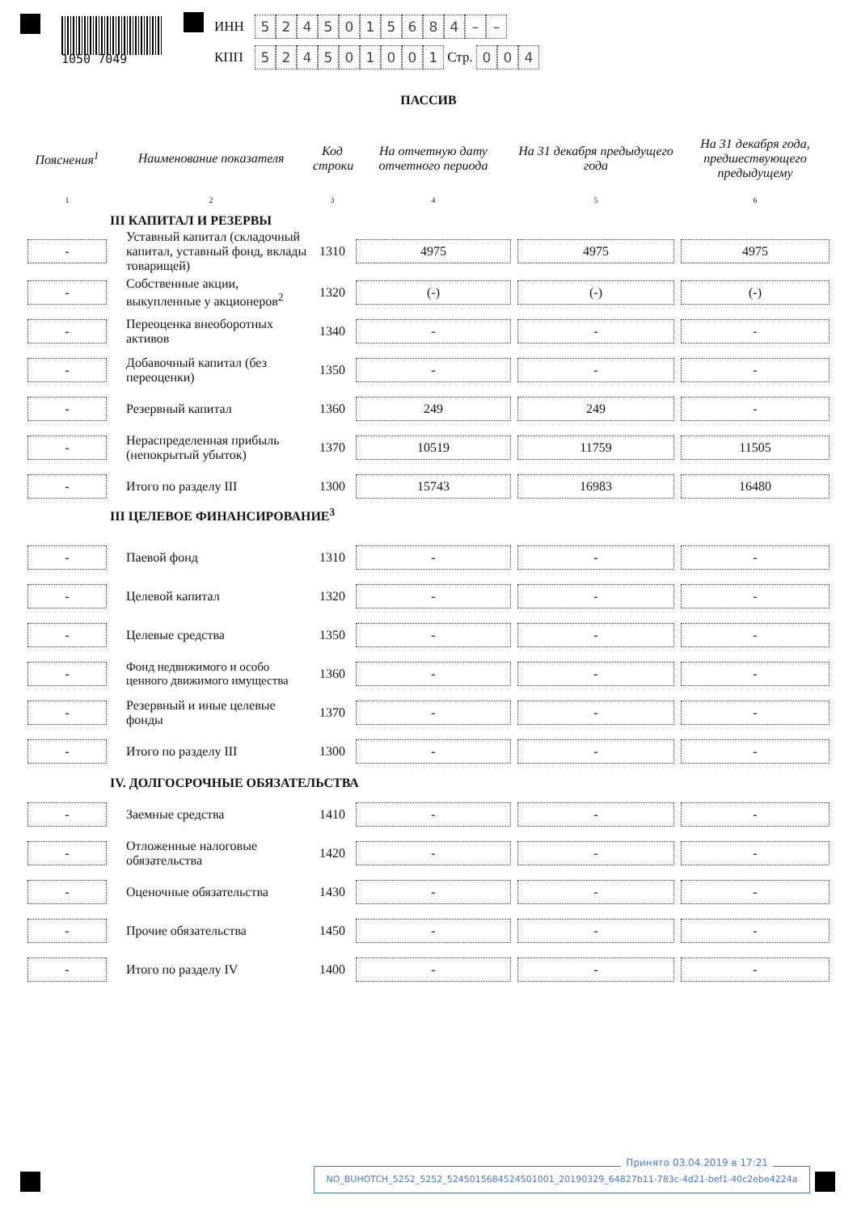1050 7049
ИНН 5245015684 – –
КПП 524501001 Стр. 0 0 4
ПАССИВ
| Пояснения<sup>1</sup> | Наименование показателя | Код строки | На отчетную дату отчетного периода | На 31 декабря предыдущего года | На 31 декабря года, предшествующего предыдущему |
| --- | --- | --- | --- | --- | --- |
| 1 | 2 | 3 | 4 | 5 | 6 |
| | III КАПИТАЛ И РЕЗЕРВЫ | | | | |
| - | Уставный капитал (складочный капитал, уставный фонд, вклады товарищей) | 1310 | 4975 | 4975 | 4975 |
| - | Собственные акции, выкупленные у акционеров<sup>2</sup> | 1320 | (-) | (-) | (-) |
| - | Переоценка внеоборотных активов | 1340 | - | - | - |
| - | Добавочный капитал (без переоценки) | 1350 | - | - | - |
| - | Резервный капитал | 1360 | 249 | 249 | - |
| - | Нераспределенная прибыль (непокрытый убыток) | 1370 | 10519 | 11759 | 11505 |
| - | Итого по разделу III | 1300 | 15743 | 16983 | 16480 |
| | III ЦЕЛЕВОЕ ФИНАНСИРОВАНИЕ<sup>3</sup> | | | | |
| - | Паевой фонд | 1310 | - | - | - |
| - | Целевой капитал | 1320 | - | - | - |
| - | Целевые средства | 1350 | - | - | - |
| - | Фонд недвижимого и особо ценного движимого имущества | 1360 | - | - | - |
| - | Резервный и иные целевые фонды | 1370 | - | - | - |
| - | Итого по разделу III | 1300 | - | - | - |
| | IV. ДОЛГОСРОЧНЫЕ ОБЯЗАТЕЛЬСТВА | | | | |
| - | Заемные средства | 1410 | - | - | - |
| - | Отложенные налоговые обязательства | 1420 | - | - | - |
| - | Оценочные обязательства | 1430 | - | - | - |
| - | Прочие обязательства | 1450 | - | - | - |
| - | Итого по разделу IV | 1400 | - | - | - |
Принято 03.04.2019 в 17:21
NO_BUHOTCH_5252_5252_5245015684524501001_20190329_64827b11-783c-4d21-bef1-40c2ebe4224a